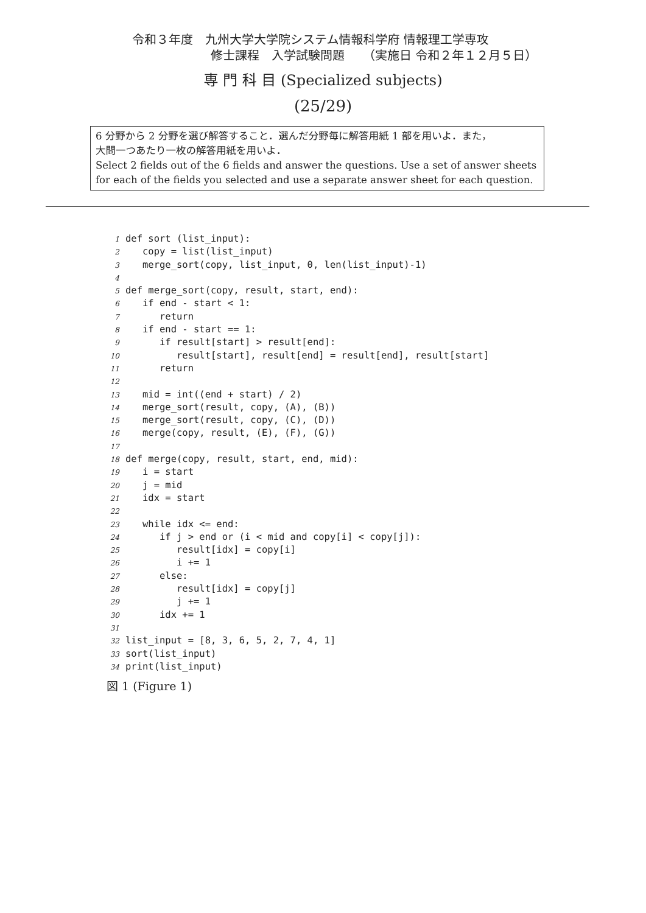令和３年度　九州大学大学院システム情報科学府 情報理工学専攻
修士課程　入学試験問題　　（実施日 令和２年１２月５日）
専 門 科 目 (Specialized subjects)
(25/29)
6 分野から 2 分野を選び解答すること．選んだ分野毎に解答用紙 1 部を用いよ．また，
大問一つあたり一枚の解答用紙を用いよ．
Select 2 fields out of the 6 fields and answer the questions. Use a set of answer sheets for each of the fields you selected and use a separate answer sheet for each question.
1def sort (list_input):
2   copy = list(list_input)
3   merge_sort(copy, list_input, 0, len(list_input)-1)
4
5def merge_sort(copy, result, start, end):
6   if end - start < 1:
7      return
8   if end - start == 1:
9      if result[start] > result[end]:
10         result[start], result[end] = result[end], result[start]
11      return
12
13   mid = int((end + start) / 2)
14   merge_sort(result, copy, (A), (B))
15   merge_sort(result, copy, (C), (D))
16   merge(copy, result, (E), (F), (G))
17
18def merge(copy, result, start, end, mid):
19   i = start
20   j = mid
21   idx = start
22
23   while idx <= end:
24      if j > end or (i < mid and copy[i] < copy[j]):
25         result[idx] = copy[i]
26         i += 1
27      else:
28         result[idx] = copy[j]
29         j += 1
30      idx += 1
31
32list_input = [8, 3, 6, 5, 2, 7, 4, 1]
33sort(list_input)
34print(list_input)
図 1 (Figure 1)